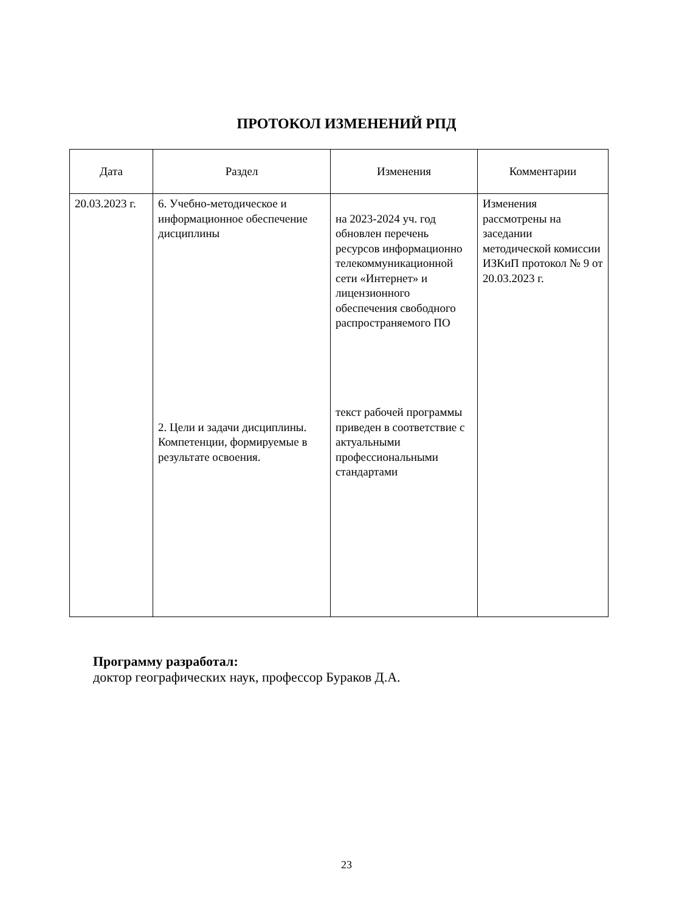ПРОТОКОЛ ИЗМЕНЕНИЙ РПД
| Дата | Раздел | Изменения | Комментарии |
| --- | --- | --- | --- |
| 20.03.2023 г. | 6. Учебно-методическое и информационное обеспечение дисциплины 2. Цели и задачи дисциплины. Компетенции, формируемые в результате освоения. | на 2023-2024 уч. год обновлен перечень ресурсов информационно телекоммуникационной сети «Интернет» и лицензионного обеспечения свободного распространяемого ПО текст рабочей программы приведен в соответствие с актуальными профессиональными стандартами | Изменения рассмотрены на заседании методической комиссии ИЗКиП протокол № 9 от 20.03.2023 г. |
Программу разработал:
доктор географических наук, профессор Бураков Д.А.
23